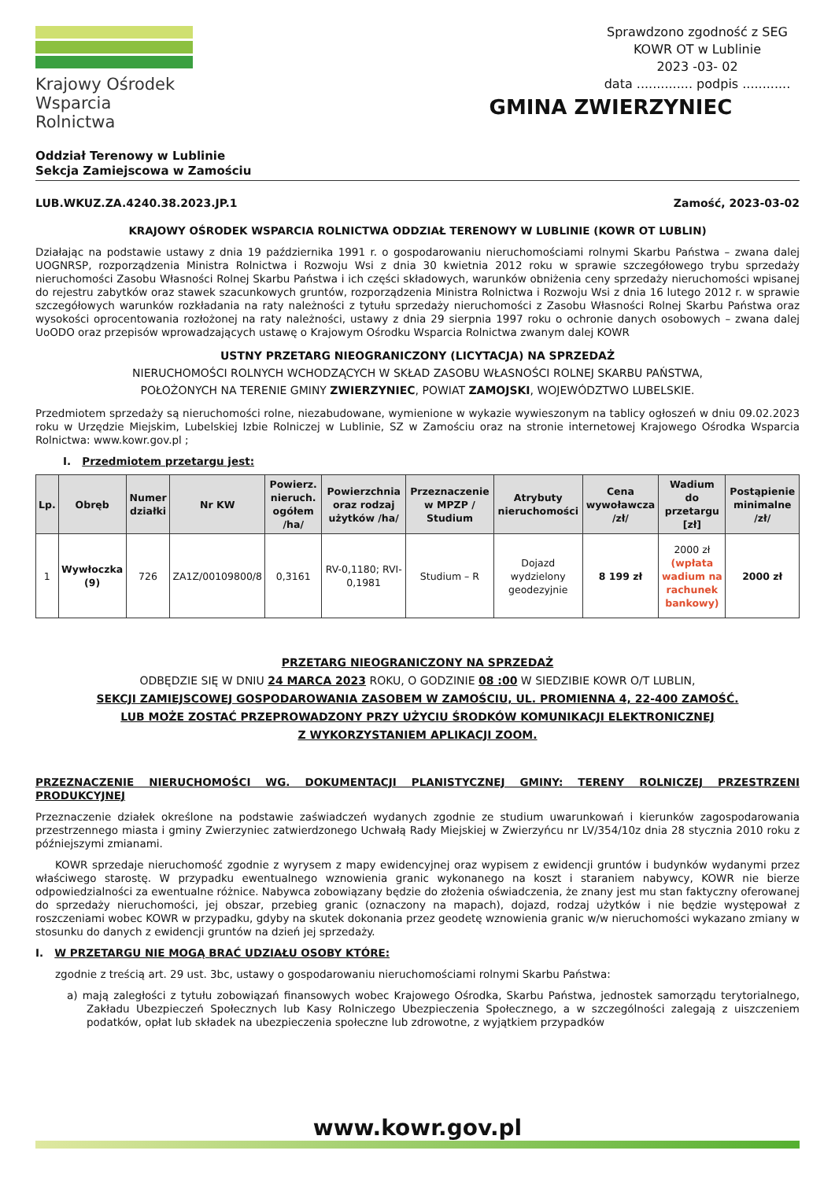Krajowy Ośrodek
Wsparcia Rolnictwa
Sprawdzono zgodność z SEG
KOWR OT w Lublinie
2023 -03- 02
data .............. podpis ............
GMINA ZWIERZYNIEC
Oddział Terenowy w Lublinie
Sekcja Zamiejscowa w Zamościu
LUB.WKUZ.ZA.4240.38.2023.JP.1 Zamość, 2023-03-02
KRAJOWY OŚRODEK WSPARCIA ROLNICTWA ODDZIAŁ TERENOWY W LUBLINIE (KOWR OT LUBLIN)
Działając na podstawie ustawy z dnia 19 października 1991 r. o gospodarowaniu nieruchomościami rolnymi Skarbu Państwa – zwana dalej UOGNRSP, rozporządzenia Ministra Rolnictwa i Rozwoju Wsi z dnia 30 kwietnia 2012 roku w sprawie szczegółowego trybu sprzedaży nieruchomości Zasobu Własności Rolnej Skarbu Państwa i ich części składowych, warunków obniżenia ceny sprzedaży nieruchomości wpisanej do rejestru zabytków oraz stawek szacunkowych gruntów, rozporządzenia Ministra Rolnictwa i Rozwoju Wsi z dnia 16 lutego 2012 r. w sprawie szczegółowych warunków rozkładania na raty należności z tytułu sprzedaży nieruchomości z Zasobu Własności Rolnej Skarbu Państwa oraz wysokości oprocentowania rozłożonej na raty należności, ustawy z dnia 29 sierpnia 1997 roku o ochronie danych osobowych – zwana dalej UoODO oraz przepisów wprowadzających ustawę o Krajowym Ośrodku Wsparcia Rolnictwa zwanym dalej KOWR
USTNY PRZETARG NIEOGRANICZONY (LICYTACJA) NA SPRZEDAŻ
NIERUCHOMOŚCI ROLNYCH WCHODZĄCYCH W SKŁAD ZASOBU WŁASNOŚCI ROLNEJ SKARBU PAŃSTWA,
POŁOŻONYCH NA TERENIE GMINY ZWIERZYNIEC, POWIAT ZAMOJSKI, WOJEWÓDZTWO LUBELSKIE.
Przedmiotem sprzedaży są nieruchomości rolne, niezabudowane, wymienione w wykazie wywieszonym na tablicy ogłoszeń w dniu 09.02.2023 roku w Urzędzie Miejskim, Lubelskiej Izbie Rolniczej w Lublinie, SZ w Zamościu oraz na stronie internetowej Krajowego Ośrodka Wsparcia Rolnictwa: www.kowr.gov.pl ;
I. Przedmiotem przetargu jest:
| Lp. | Obręb | Numer działki | Nr KW | Powierz. nieruch. ogółem /ha/ | Powierzchnia oraz rodzaj użytków /ha/ | Przeznaczenie w MPZP / Studium | Atrybuty nieruchomości | Cena wywoławcza /zł/ | Wadium do przetargu [zł] | Postąpienie minimalne /zł/ |
| --- | --- | --- | --- | --- | --- | --- | --- | --- | --- | --- |
| 1 | Wywłoczka (9) | 726 | ZA1Z/00109800/8 | 0,3161 | RV-0,1180; RVI-0,1981 | Studium – R | Dojazd wydzielony geodezyjnie | 8 199 zł | 2000 zł (wpłata wadium na rachunek bankowy) | 2000 zł |
PRZETARG NIEOGRANICZONY NA SPRZEDAŻ
ODBĘDZIE SIĘ W DNIU 24 MARCA 2023 ROKU, O GODZINIE 08 :00 W SIEDZIBIE KOWR O/T LUBLIN,
SEKCJI ZAMIEJSCOWEJ GOSPODAROWANIA ZASOBEM W ZAMOŚCIU, UL. PROMIENNA 4, 22-400 ZAMOŚĆ.
LUB MOŻE ZOSTAĆ PRZEPROWADZONY PRZY UŻYCIU ŚRODKÓW KOMUNIKACJI ELEKTRONICZNEJ
Z WYKORZYSTANIEM APLIKACJI ZOOM.
PRZEZNACZENIE NIERUCHOMOŚCI WG. DOKUMENTACJI PLANISTYCZNEJ GMINY: TERENY ROLNICZEJ PRZESTRZENI PRODUKCYJNEJ
Przeznaczenie działek określone na podstawie zaświadczeń wydanych zgodnie ze studium uwarunkowań i kierunków zagospodarowania przestrzennego miasta i gminy Zwierzyniec zatwierdzonego Uchwałą Rady Miejskiej w Zwierzyńcu nr LV/354/10z dnia 28 stycznia 2010 roku z późniejszymi zmianami.
KOWR sprzedaje nieruchomość zgodnie z wyrysem z mapy ewidencyjnej oraz wypisem z ewidencji gruntów i budynków wydanymi przez właściwego starostę. W przypadku ewentualnego wznowienia granic wykonanego na koszt i staraniem nabywcy, KOWR nie bierze odpowiedzialności za ewentualne różnice. Nabywca zobowiązany będzie do złożenia oświadczenia, że znany jest mu stan faktyczny oferowanej do sprzedaży nieruchomości, jej obszar, przebieg granic (oznaczony na mapach), dojazd, rodzaj użytków i nie będzie występował z roszczeniami wobec KOWR w przypadku, gdyby na skutek dokonania przez geodetę wznowienia granic w/w nieruchomości wykazano zmiany w stosunku do danych z ewidencji gruntów na dzień jej sprzedaży.
I. W PRZETARGU NIE MOGĄ BRAĆ UDZIAŁU OSOBY KTÓRE:
zgodnie z treścią art. 29 ust. 3bc, ustawy o gospodarowaniu nieruchomościami rolnymi Skarbu Państwa:
a) mają zaległości z tytułu zobowiązań finansowych wobec Krajowego Ośrodka, Skarbu Państwa, jednostek samorządu terytorialnego, Zakładu Ubezpieczeń Społecznych lub Kasy Rolniczego Ubezpieczenia Społecznego, a w szczególności zalegają z uiszczeniem podatków, opłat lub składek na ubezpieczenia społeczne lub zdrowotne, z wyjątkiem przypadków
www.kowr.gov.pl